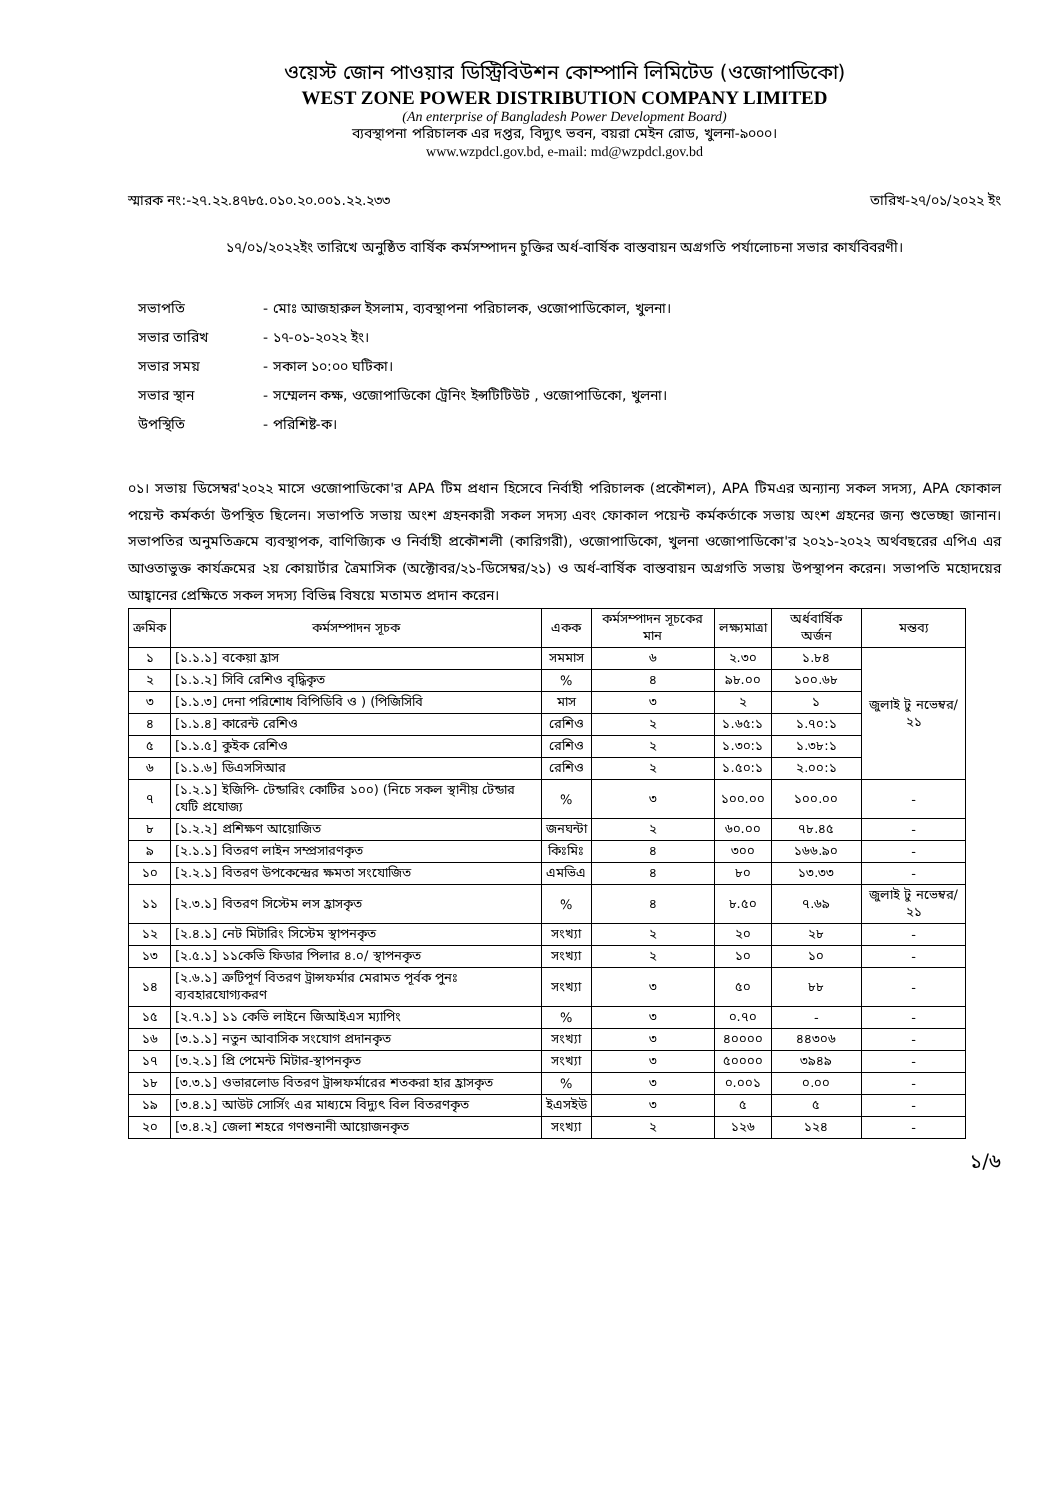ওয়েস্ট জোন পাওয়ার ডিস্ট্রিবিউশন কোম্পানি লিমিটেড (ওজোপাডিকো)
WEST ZONE POWER DISTRIBUTION COMPANY LIMITED
(An enterprise of Bangladesh Power Development Board)
ব্যবস্থাপনা পরিচালক এর দপ্তর, বিদ্যুৎ ভবন, বয়রা মেইন রোড, খুলনা-৯০০০।
www.wzpdcl.gov.bd, e-mail: md@wzpdcl.gov.bd
স্মারক নং:-২৭.২২.৪৭৮৫.০১০.২০.০০১.২২.২৩৩ তারিখ-২৭/০১/২০২২ ইং
১৭/০১/২০২২ইং তারিখে অনুষ্ঠিত বার্ষিক কর্মসম্পাদন চুক্তির অর্ধ-বার্ষিক বাস্তবায়ন অগ্রগতি পর্যালোচনা সভার কার্যবিবরণী।
সভাপতি
- মোঃ আজহারুল ইসলাম, ব্যবস্থাপনা পরিচালক, ওজোপাডিকোল, খুলনা।
সভার তারিখ
- ১৭-০১-২০২২ ইং।
সভার সময়
- সকাল ১০:০০ ঘটিকা।
সভার স্থান
- সম্মেলন কক্ষ, ওজোপাডিকো ট্রেনিং ইন্সটিটিউট , ওজোপাডিকো, খুলনা।
উপস্থিতি
- পরিশিষ্ট-ক।
০১। সভায় ডিসেম্বর'২০২২ মাসে ওজোপাডিকো'র APA টিম প্রধান হিসেবে নির্বাহী পরিচালক (প্রকৌশল), APA টিমএর অন্যান্য সকল সদস্য, APA ফোকাল পয়েন্ট কর্মকর্তা উপস্থিত ছিলেন। সভাপতি সভায় অংশ গ্রহনকারী সকল সদস্য এবং ফোকাল পয়েন্ট কর্মকর্তাকে সভায় অংশ গ্রহনের জন্য শুভেচ্ছা জানান। সভাপতির অনুমতিক্রমে ব্যবস্থাপক, বাণিজ্যিক ও নির্বাহী প্রকৌশলী (কারিগরী), ওজোপাডিকো, খুলনা ওজোপাডিকো'র ২০২১-২০২২ অর্থবছরের এপিএ এর আওতাভুক্ত কার্যক্রমের ২য় কোয়ার্টার ত্রৈমাসিক (অক্টোবর/২১-ডিসেম্বর/২১) ও অর্ধ-বার্ষিক বাস্তবায়ন অগ্রগতি সভায় উপস্থাপন করেন। সভাপতি মহোদয়ের আহ্বানের প্রেক্ষিতে সকল সদস্য বিভিন্ন বিষয়ে মতামত প্রদান করেন।
| ক্রমিক | কর্মসম্পাদন সূচক | একক | কর্মসম্পাদন সূচকের মান | লক্ষ্যমাত্রা | অর্ধবার্ষিক অর্জন | মন্তব্য |
| --- | --- | --- | --- | --- | --- | --- |
| ১ | [১.১.১] বকেয়া হ্রাস | সমমাস | ৬ | ২.৩০ | ১.৮৪ | জুলাই টু নভেম্বর/২১ |
| ২ | [১.১.২] সিবি রেশিও বৃদ্ধিকৃত | % | ৪ | ৯৮.০০ | ১০০.৬৮ | |
| ৩ | [১.১.৩] দেনা পরিশোধ বিপিডিবি ও ) (পিজিসিবি | মাস | ৩ | ২ | ১ | |
| ৪ | [১.১.৪] কারেন্ট রেশিও | রেশিও | ২ | ১.৬৫:১ | ১.৭০:১ | |
| ৫ | [১.১.৫] কুইক রেশিও | রেশিও | ২ | ১.৩০:১ | ১.৩৮:১ | |
| ৬ | [১.১.৬] ডিএসসিআর | রেশিও | ২ | ১.৫০:১ | ২.০০:১ | |
| ৭ | [১.২.১] ইজিপি- টেন্ডারিং কোটির ১০০) (নিচে সকল স্থানীয় টেন্ডার যেটি প্রযোজ্য | % | ৩ | ১০০.০০ | ১০০.০০ | - |
| ৮ | [১.২.২] প্রশিক্ষণ আয়োজিত | জনঘন্টা | ২ | ৬০.০০ | ৭৮.৪৫ | - |
| ৯ | [২.১.১] বিতরণ লাইন সম্প্রসারণকৃত | কিঃমিঃ | ৪ | ৩০০ | ১৬৬.৯০ | - |
| ১০ | [২.২.১] বিতরণ উপকেন্দ্রের ক্ষমতা সংযোজিত | এমভিএ | ৪ | ৮০ | ১৩.৩৩ | - |
| ১১ | [২.৩.১] বিতরণ সিস্টেম লস হ্রাসকৃত | % | ৪ | ৮.৫০ | ৭.৬৯ | জুলাই টু নভেম্বর/২১ |
| ১২ | [২.৪.১] নেট মিটারিং সিস্টেম স্থাপনকৃত | সংখ্যা | ২ | ২০ | ২৮ | - |
| ১৩ | [২.৫.১] ১১কেভি ফিডার পিলার ৪.০/ স্থাপনকৃত | সংখ্যা | ২ | ১০ | ১০ | - |
| ১৪ | [২.৬.১] ত্রুটিপূর্ণ বিতরণ ট্রান্সফর্মার মেরামত পূর্বক পুনঃ ব্যবহারযোগ্যকরণ | সংখ্যা | ৩ | ৫০ | ৮৮ | - |
| ১৫ | [২.৭.১] ১১ কেভি লাইনে জিআইএস ম্যাপিং | % | ৩ | ০.৭০ | - | - |
| ১৬ | [৩.১.১] নতুন আবাসিক সংযোগ প্রদানকৃত | সংখ্যা | ৩ | ৪০০০০ | ৪৪৩০৬ | - |
| ১৭ | [৩.২.১] প্রি পেমেন্ট মিটার-স্থাপনকৃত | সংখ্যা | ৩ | ৫০০০০ | ৩৯৪৯ | - |
| ১৮ | [৩.৩.১] ওভারলোড বিতরণ ট্রান্সফর্মারের শতকরা হার হ্রাসকৃত | % | ৩ | ০.০০১ | ০.০০ | - |
| ১৯ | [৩.৪.১] আউট সোর্সিং এর মাধ্যমে বিদ্যুৎ বিল বিতরণকৃত | ইএসইউ | ৩ | ৫ | ৫ | - |
| ২০ | [৩.৪.২] জেলা শহরে গণশুনানী আয়োজনকৃত | সংখ্যা | ২ | ১২৬ | ১২৪ | - |
১/৬